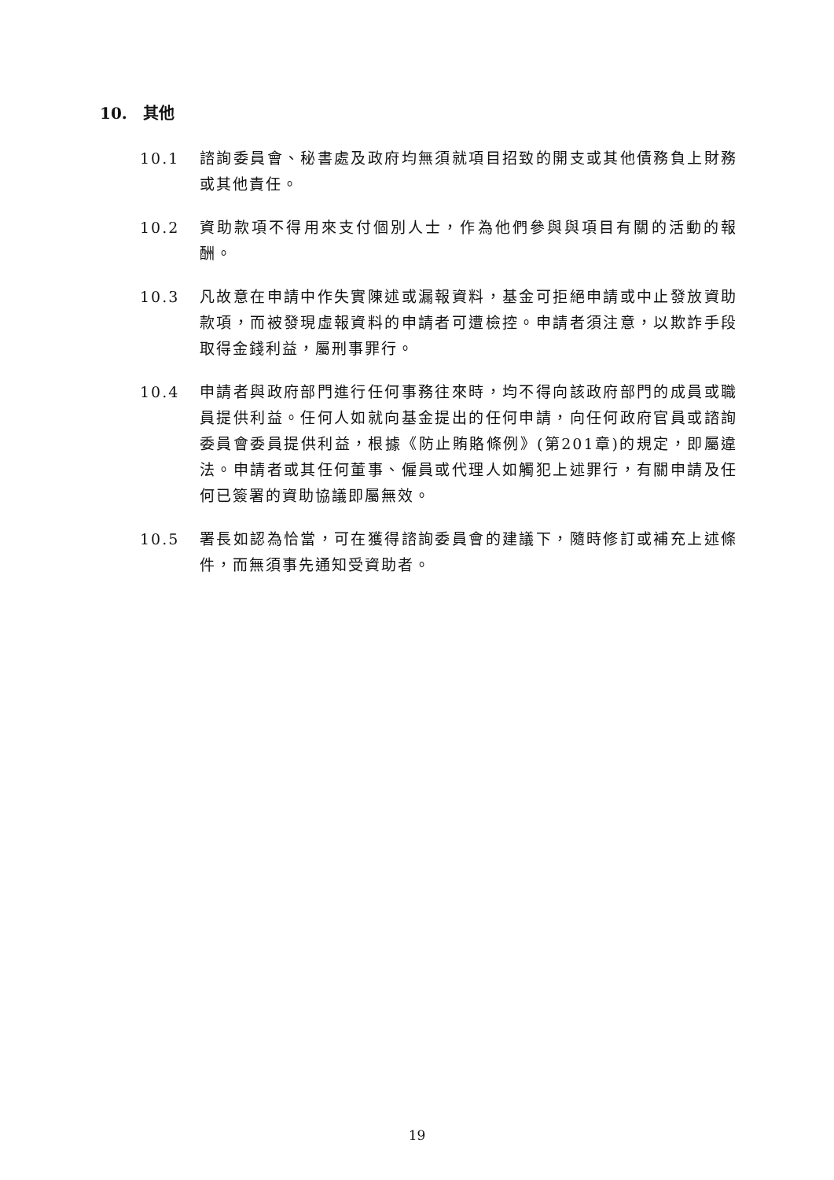10. 其他
10.1 諮詢委員會、秘書處及政府均無須就項目招致的開支或其他債務負上財務或其他責任。
10.2 資助款項不得用來支付個別人士，作為他們參與與項目有關的活動的報酬。
10.3 凡故意在申請中作失實陳述或漏報資料，基金可拒絕申請或中止發放資助款項，而被發現虛報資料的申請者可遭檢控。申請者須注意，以欺詐手段取得金錢利益，屬刑事罪行。
10.4 申請者與政府部門進行任何事務往來時，均不得向該政府部門的成員或職員提供利益。任何人如就向基金提出的任何申請，向任何政府官員或諮詢委員會委員提供利益，根據《防止賄賂條例》(第201章)的規定，即屬違法。申請者或其任何董事、僱員或代理人如觸犯上述罪行，有關申請及任何已簽署的資助協議即屬無效。
10.5 署長如認為恰當，可在獲得諮詢委員會的建議下，隨時修訂或補充上述條件，而無須事先通知受資助者。
19